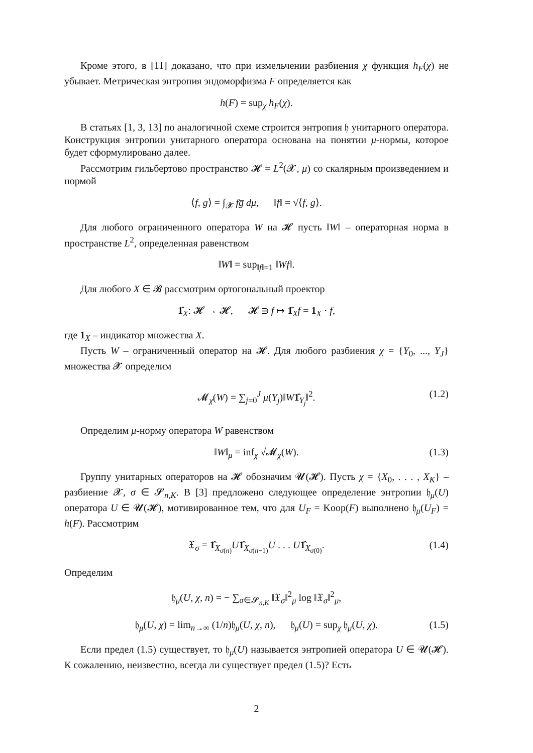Кроме этого, в [11] доказано, что при измельчении разбиения χ функция h<sub>F</sub>(χ) не убывает. Метрическая энтропия эндоморфизма F определяется как
h(F) = sup<sub>χ</sub> h<sub>F</sub>(χ).
В статьях [1, 3, 13] по аналогичной схеме строится энтропия 𝔥 унитарного оператора. Конструкция энтропии унитарного оператора основана на понятии μ-нормы, которое будет сформулировано далее.
Рассмотрим гильбертово пространство 𝓗 = L<sup>2</sup>(𝓧, μ) со скалярным произведением и нормой
⟨f, g⟩ = ∫<sub>𝓧</sub> fg̅ dμ, ‖f‖ = √⟨f, g⟩.
Для любого ограниченного оператора W на 𝓗 пусть ‖W‖ – операторная норма в пространстве L<sup>2</sup>, определенная равенством
‖W‖ = sup<sub>‖f‖=1</sub> ‖Wf‖.
Для любого X ∈ 𝓑 рассмотрим ортогональный проектор
1̂<sub>X</sub>: 𝓗 → 𝓗, 𝓗 ∋ f ↦ 1̂<sub>X</sub>f = 1<sub>X</sub> · f,
где 1<sub>X</sub> – индикатор множества X.
Пусть W – ограниченный оператор на 𝓗. Для любого разбиения χ = {Y<sub>0</sub>, ..., Y<sub>J</sub>} множества 𝓧 определим
𝓜<sub>χ</sub>(W) = ∑<sub>j=0</sub><sup>J</sup> μ(Y<sub>j</sub>)‖W 1̂<sub>Y<sub>j</sub></sub>‖<sup>2</sup>. (1.2)
Определим μ-норму оператора W равенством
‖W‖<sub>μ</sub> = inf<sub>χ</sub> √𝓜<sub>χ</sub>(W). (1.3)
Группу унитарных операторов на 𝓗 обозначим 𝓤(𝓗). Пусть χ = {X<sub>0</sub>, . . . , X<sub>K</sub>} – разбиение 𝓧, σ ∈ 𝓢<sub>n,K</sub>. В [3] предложено следующее определение энтропии 𝔥<sub>μ</sub>(U) оператора U ∈ 𝓤(𝓗), мотивированное тем, что для U<sub>F</sub> = Koop(F) выполнено 𝔥<sub>μ</sub>(U<sub>F</sub>) = h(F). Рассмотрим
𝔛<sub>σ</sub> = 1̂<sub>X<sub>σ(n)</sub></sub>U 1̂<sub>X<sub>σ(n−1)</sub></sub>U . . . U 1̂<sub>X<sub>σ(0)</sub></sub>. (1.4)
Определим
𝔥<sub>μ</sub>(U, χ, n) = − ∑<sub>σ∈𝓢<sub>n,K</sub></sub> ‖𝔛<sub>σ</sub>‖<sup>2</sup><sub>μ</sub> log ‖𝔛<sub>σ</sub>‖<sup>2</sup><sub>μ</sub>,
𝔥<sub>μ</sub>(U, χ) = lim<sub>n→∞</sub> (1/n)𝔥<sub>μ</sub>(U, χ, n), 𝔥<sub>μ</sub>(U) = sup<sub>χ</sub> 𝔥<sub>μ</sub>(U, χ). (1.5)
Если предел (1.5) существует, то 𝔥<sub>μ</sub>(U) называется энтропией оператора U ∈ 𝓤(𝓗). К сожалению, неизвестно, всегда ли существует предел (1.5)? Есть
2